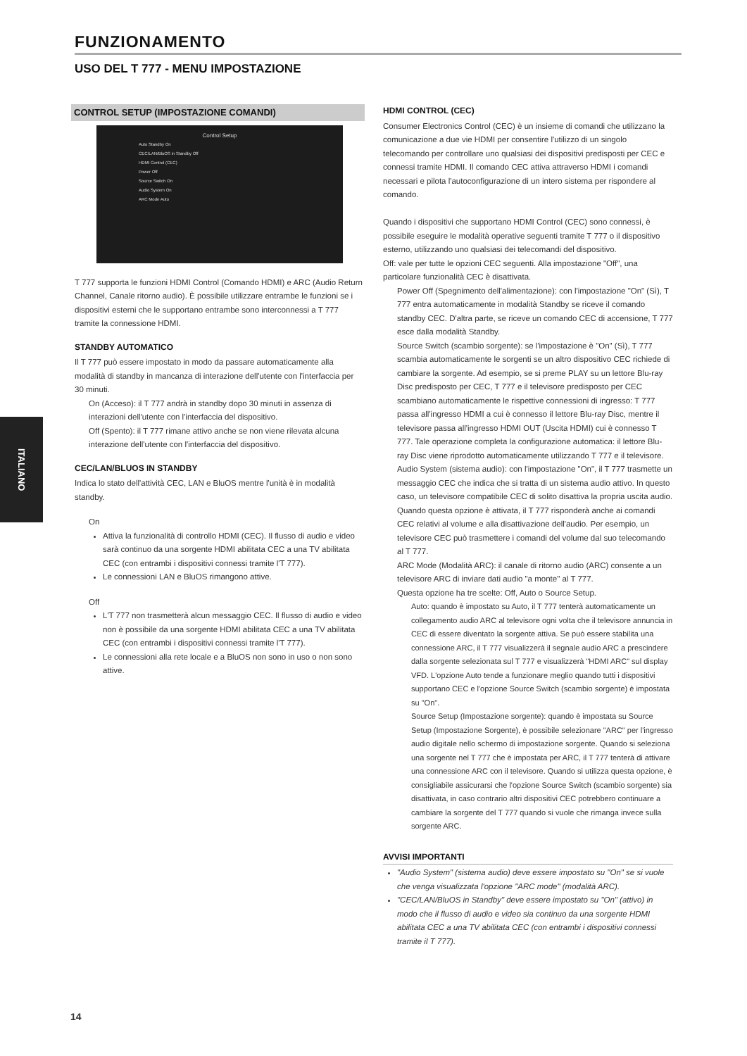FUNZIONAMENTO
USO DEL T 777 - MENU IMPOSTAZIONE
CONTROL SETUP (IMPOSTAZIONE COMANDI)
Control Setup
Auto Standby On
CEC/LAN/BluOS in Standby Off
HDMI Control (CEC)
Power Off
Source Switch On
Audio System On
ARC Mode Auto
T 777 supporta le funzioni HDMI Control (Comando HDMI) e ARC (Audio Return Channel, Canale ritorno audio). È possibile utilizzare entrambe le funzioni se i dispositivi esterni che le supportano entrambe sono interconnessi a T 777 tramite la connessione HDMI.
STANDBY AUTOMATICO
Il T 777 può essere impostato in modo da passare automaticamente alla modalità di standby in mancanza di interazione dell'utente con l'interfaccia per 30 minuti.
On (Acceso): il T 777 andrà in standby dopo 30 minuti in assenza di interazioni dell'utente con l'interfaccia del dispositivo.
Off (Spento): il T 777 rimane attivo anche se non viene rilevata alcuna interazione dell'utente con l'interfaccia del dispositivo.
CEC/LAN/BLUOS IN STANDBY
Indica lo stato dell'attività CEC, LAN e BluOS mentre l'unità è in modalità standby.
On
Attiva la funzionalità di controllo HDMI (CEC). Il flusso di audio e video sarà continuo da una sorgente HDMI abilitata CEC a una TV abilitata CEC (con entrambi i dispositivi connessi tramite l'T 777).
Le connessioni LAN e BluOS rimangono attive.
Off
L'T 777 non trasmetterà alcun messaggio CEC. Il flusso di audio e video non è possibile da una sorgente HDMI abilitata CEC a una TV abilitata CEC (con entrambi i dispositivi connessi tramite l'T 777).
Le connessioni alla rete locale e a BluOS non sono in uso o non sono attive.
HDMI CONTROL (CEC)
Consumer Electronics Control (CEC) è un insieme di comandi che utilizzano la comunicazione a due vie HDMI per consentire l'utilizzo di un singolo telecomando per controllare uno qualsiasi dei dispositivi predisposti per CEC e connessi tramite HDMI. Il comando CEC attiva attraverso HDMI i comandi necessari e pilota l'autoconfigurazione di un intero sistema per rispondere al comando.
Quando i dispositivi che supportano HDMI Control (CEC) sono connessi, è possibile eseguire le modalità operative seguenti tramite T 777 o il dispositivo esterno, utilizzando uno qualsiasi dei telecomandi del dispositivo.
Off: vale per tutte le opzioni CEC seguenti. Alla impostazione "Off", una particolare funzionalità CEC è disattivata.
Power Off (Spegnimento dell'alimentazione): con l'impostazione "On" (Sì), T 777 entra automaticamente in modalità Standby se riceve il comando standby CEC. D'altra parte, se riceve un comando CEC di accensione, T 777 esce dalla modalità Standby.
Source Switch (scambio sorgente): se l'impostazione è "On" (Sì), T 777 scambia automaticamente le sorgenti se un altro dispositivo CEC richiede di cambiare la sorgente. Ad esempio, se si preme PLAY su un lettore Blu-ray Disc predisposto per CEC, T 777 e il televisore predisposto per CEC scambiano automaticamente le rispettive connessioni di ingresso: T 777 passa all'ingresso HDMI a cui è connesso il lettore Blu-ray Disc, mentre il televisore passa all'ingresso HDMI OUT (Uscita HDMI) cui è connesso T 777. Tale operazione completa la configurazione automatica: il lettore Blu-ray Disc viene riprodotto automaticamente utilizzando T 777 e il televisore.
Audio System (sistema audio): con l'impostazione "On", il T 777 trasmette un messaggio CEC che indica che si tratta di un sistema audio attivo. In questo caso, un televisore compatibile CEC di solito disattiva la propria uscita audio. Quando questa opzione è attivata, il T 777 risponderà anche ai comandi CEC relativi al volume e alla disattivazione dell'audio. Per esempio, un televisore CEC può trasmettere i comandi del volume dal suo telecomando al T 777.
ARC Mode (Modalità ARC): il canale di ritorno audio (ARC) consente a un televisore ARC di inviare dati audio "a monte" al T 777.
Questa opzione ha tre scelte: Off, Auto o Source Setup.
Auto: quando è impostato su Auto, il T 777 tenterà automaticamente un collegamento audio ARC al televisore ogni volta che il televisore annuncia in CEC di essere diventato la sorgente attiva. Se può essere stabilita una connessione ARC, il T 777 visualizzerà il segnale audio ARC a prescindere dalla sorgente selezionata sul T 777 e visualizzerà "HDMI ARC" sul display VFD. L'opzione Auto tende a funzionare meglio quando tutti i dispositivi supportano CEC e l'opzione Source Switch (scambio sorgente) è impostata su "On".
Source Setup (Impostazione sorgente): quando è impostata su Source Setup (Impostazione Sorgente), è possibile selezionare "ARC" per l'ingresso audio digitale nello schermo di impostazione sorgente. Quando si seleziona una sorgente nel T 777 che è impostata per ARC, il T 777 tenterà di attivare una connessione ARC con il televisore. Quando si utilizza questa opzione, è consigliabile assicurarsi che l'opzione Source Switch (scambio sorgente) sia disattivata, in caso contrario altri dispositivi CEC potrebbero continuare a cambiare la sorgente del T 777 quando si vuole che rimanga invece sulla sorgente ARC.
AVVISI IMPORTANTI
"Audio System" (sistema audio) deve essere impostato su "On" se si vuole che venga visualizzata l'opzione "ARC mode" (modalità ARC).
"CEC/LAN/BluOS in Standby" deve essere impostato su "On" (attivo) in modo che il flusso di audio e video sia continuo da una sorgente HDMI abilitata CEC a una TV abilitata CEC (con entrambi i dispositivi connessi tramite il T 777).
ITALIANO
14